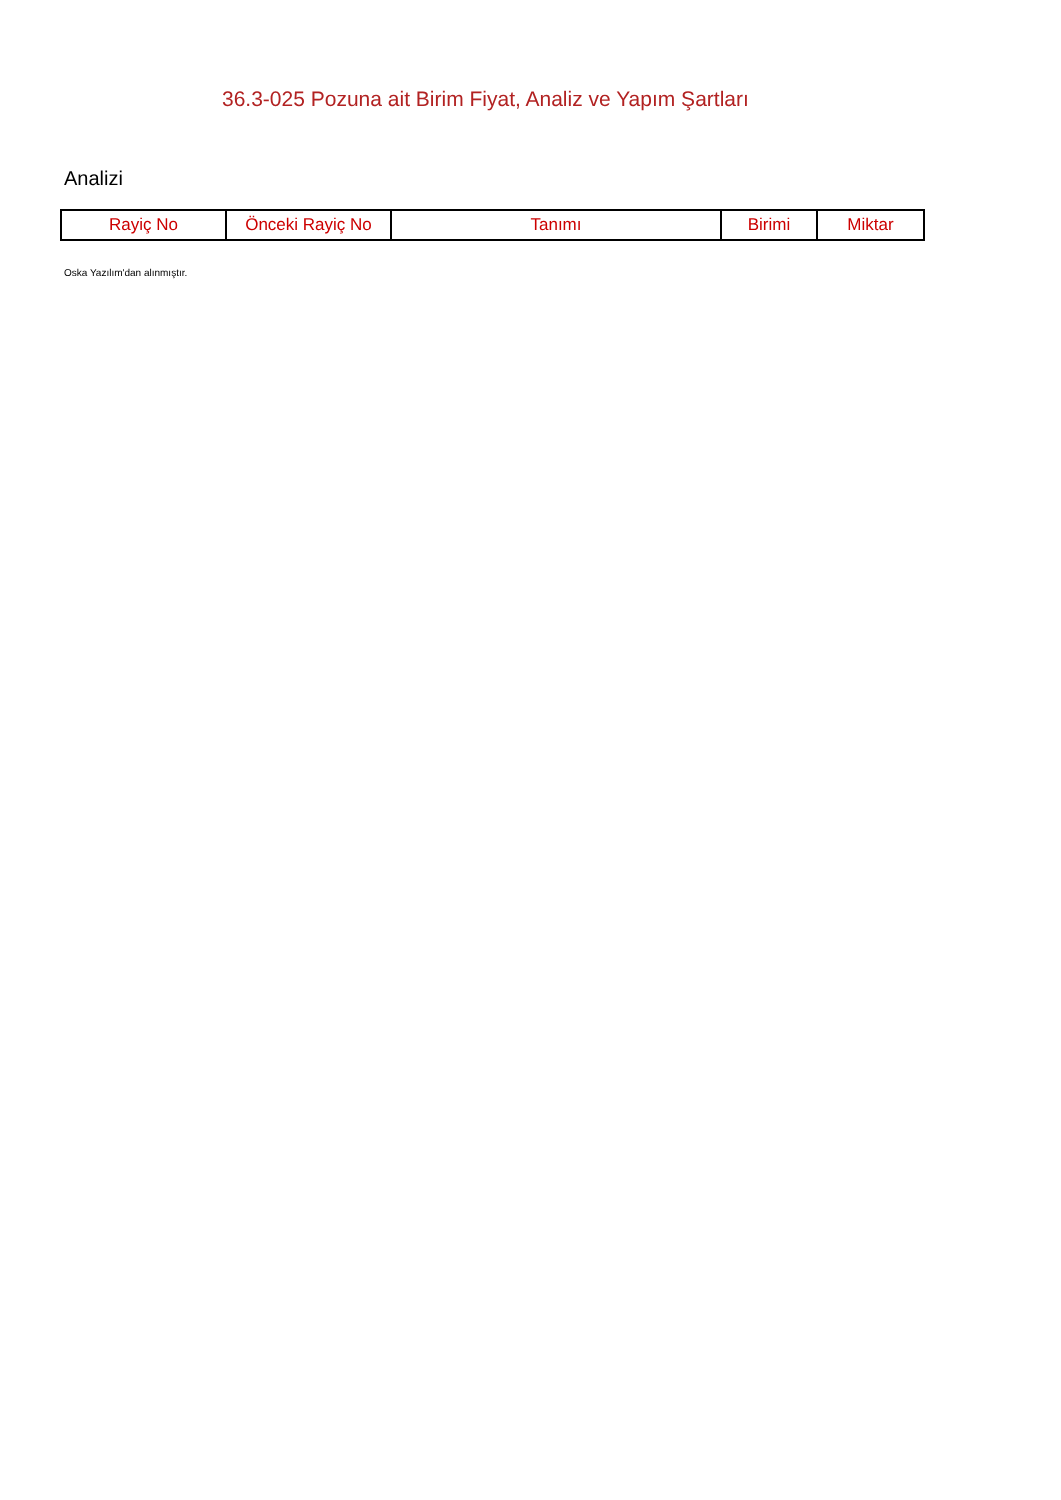36.3-025 Pozuna ait Birim Fiyat, Analiz ve Yapım Şartları
Analizi
| Rayiç No | Önceki Rayiç No | Tanımı | Birimi | Miktar |
| --- | --- | --- | --- | --- |
Oska Yazılım'dan alınmıştır.